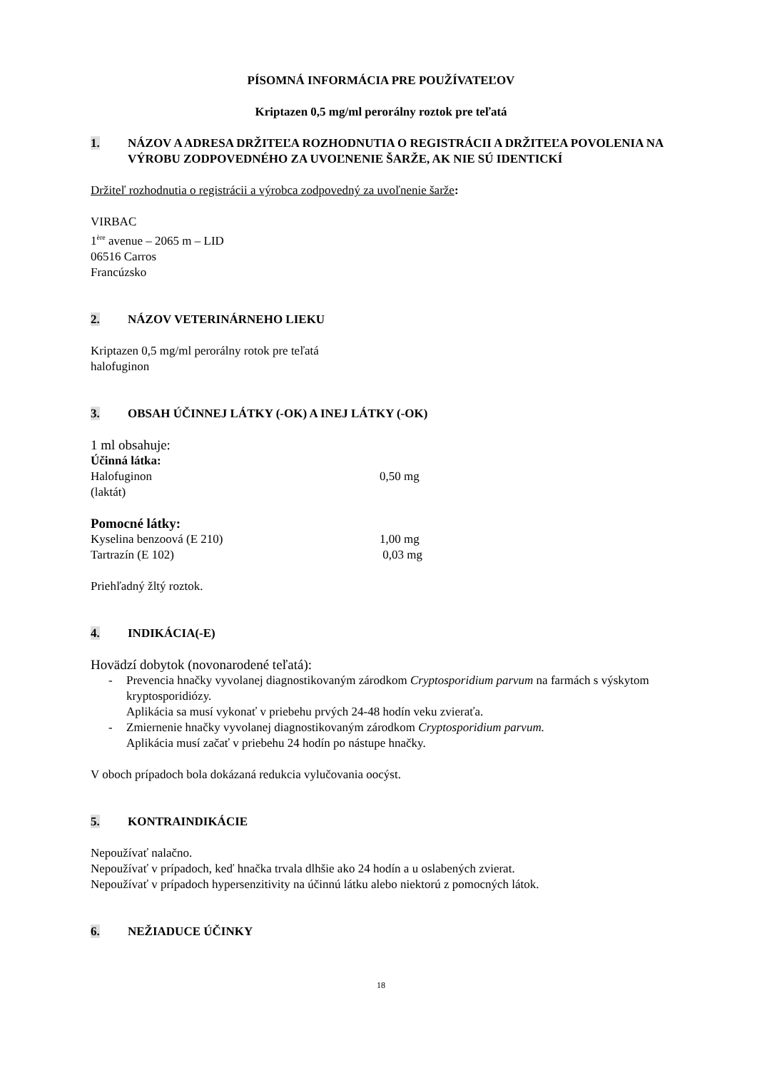PÍSOMNÁ INFORMÁCIA PRE POUŽÍVATEĽOV
Kriptazen 0,5 mg/ml perorálny roztok pre teľatá
1. NÁZOV A ADRESA DRŽITEĽA ROZHODNUTIA O REGISTRÁCII A DRŽITEĽA POVOLENIA NA VÝROBU ZODPOVEDNÉHO ZA UVOĽNENIE ŠARŽE, AK NIE SÚ IDENTICKÍ
Držiteľ rozhodnutia o registrácii a výrobca zodpovedný za uvoľnenie šarže:
VIRBAC
1<sup>ère</sup> avenue – 2065 m – LID
06516 Carros
Francúzsko
2. NÁZOV VETERINÁRNEHO LIEKU
Kriptazen 0,5 mg/ml perorálny rotok pre teľatá
halofuginon
3. OBSAH ÚČINNEJ LÁTKY (-OK) A INEJ LÁTKY (-OK)
1 ml obsahuje:
Účinná látka:
Halofuginon 0,50 mg
(laktát)
Pomocné látky:
Kyselina benzoová (E 210) 1,00 mg
Tartrazín (E 102) 0,03 mg
Priehľadný žltý roztok.
4. INDIKÁCIA(-E)
Hovädzí dobytok (novonarodené teľatá):
- Prevencia hnačky vyvolanej diagnostikovaným zárodkom Cryptosporidium parvum na farmách s výskytom kryptosporidiózy.
Aplikácia sa musí vykonať v priebehu prvých 24-48 hodín veku zvieraťa.
- Zmiernenie hnačky vyvolanej diagnostikovaným zárodkom Cryptosporidium parvum.
Aplikácia musí začať v priebehu 24 hodín po nástupe hnačky.
V oboch prípadoch bola dokázaná redukcia vylučovania oocýst.
5. KONTRAINDIKÁCIE
Nepoužívať nalačno.
Nepoužívať v prípadoch, keď hnačka trvala dlhšie ako 24 hodín a u oslabených zvierat.
Nepoužívať v prípadoch hypersenzitivity na účinnú látku alebo niektorú z pomocných látok.
6. NEŽIADUCE ÚČINKY
18